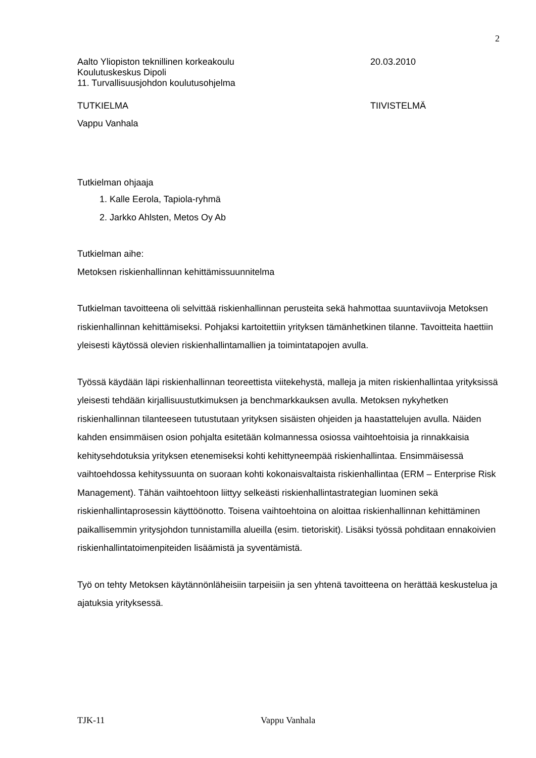2
Aalto Yliopiston teknillinen korkeakoulu 20.03.2010
Koulutuskeskus Dipoli
11. Turvallisuusjohdon koulutusohjelma
TUTKIELMA TIIVISTELMÄ
Vappu Vanhala
Tutkielman ohjaaja
1. Kalle Eerola, Tapiola-ryhmä
2. Jarkko Ahlsten, Metos Oy Ab
Tutkielman aihe:
Metoksen riskienhallinnan kehittämissuunnitelma
Tutkielman tavoitteena oli selvittää riskienhallinnan perusteita sekä hahmottaa suuntaviivoja Metoksen riskienhallinnan kehittämiseksi. Pohjaksi kartoitettiin yrityksen tämänhetkinen tilanne. Tavoitteita haettiin yleisesti käytössä olevien riskienhallintamallien ja toimintatapojen avulla.
Työssä käydään läpi riskienhallinnan teoreettista viitekehystä, malleja ja miten riskienhallintaa yrityksissä yleisesti tehdään kirjallisuustutkimuksen ja benchmarkkauksen avulla. Metoksen nykyhetken riskienhallinnan tilanteeseen tutustutaan yrityksen sisäisten ohjeiden ja haastattelujen avulla. Näiden kahden ensimmäisen osion pohjalta esitetään kolmannessa osiossa vaihtoehtoisia ja rinnakkaisia kehitysehdotuksia yrityksen etenemiseksi kohti kehittyneempää riskienhallintaa. Ensimmäisessä vaihtoehdossa kehityssuunta on suoraan kohti kokonaisvaltaista riskienhallintaa (ERM – Enterprise Risk Management). Tähän vaihtoehtoon liittyy selkeästi riskienhallintastrategian luominen sekä riskienhallintaprosessin käyttöönotto. Toisena vaihtoehtoina on aloittaa riskienhallinnan kehittäminen paikallisemmin yritysjohdon tunnistamilla alueilla (esim. tietoriskit). Lisäksi työssä pohditaan ennakoivien riskienhallintatoimenpiteiden lisäämistä ja syventämistä.
Työ on tehty Metoksen käytännönläheisiin tarpeisiin ja sen yhtenä tavoitteena on herättää keskustelua ja ajatuksia yrityksessä.
TJK-11 Vappu Vanhala